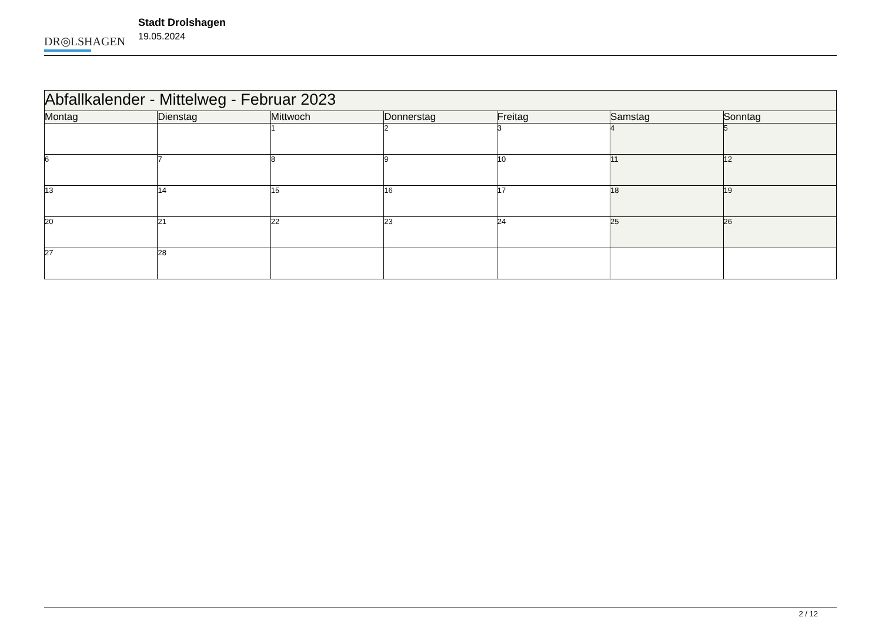DR◎LSHAGEN
Stadt Drolshagen
19.05.2024
| Abfallkalender - Mittelweg - Februar 2023 | | | | | | |
| --- | --- | --- | --- | --- | --- | --- |
| Montag | Dienstag | Mittwoch | Donnerstag | Freitag | Samstag | Sonntag |
| | | 1 | 2 | 3 | 4 | 5 |
| 6 | 7 | 8 | 9 | 10 | 11 | 12 |
| 13 | 14 | 15 | 16 | 17 | 18 | 19 |
| 20 | 21 | 22 | 23 | 24 | 25 | 26 |
| 27 | 28 | | | | | |
2 / 12